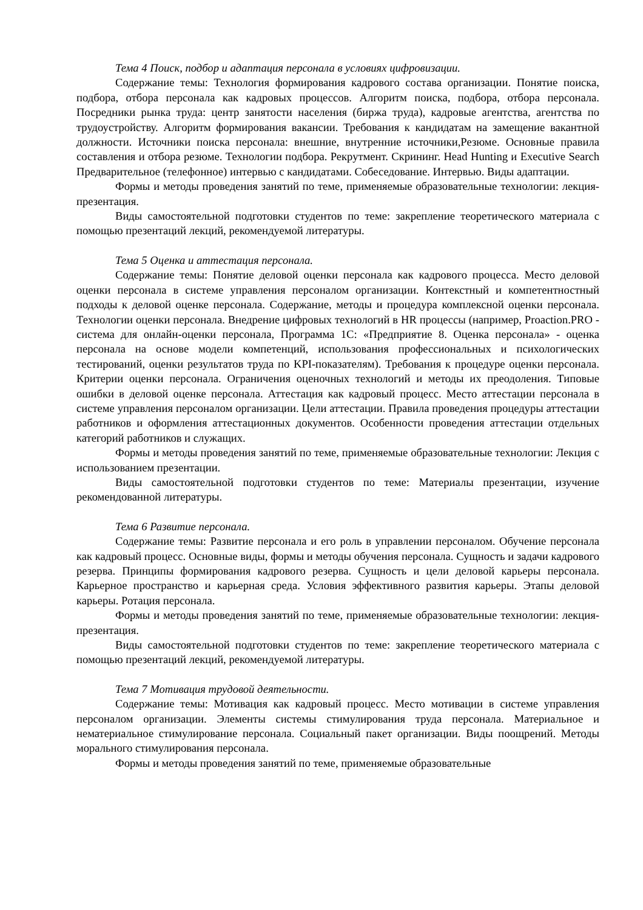Тема 4 Поиск, подбор и адаптация персонала в условиях цифровизации.
Содержание темы: Технология формирования кадрового состава организации. Понятие поиска, подбора, отбора персонала как кадровых процессов. Алгоритм поиска, подбора, отбора персонала. Посредники рынка труда: центр занятости населения (биржа труда), кадровые агентства, агентства по трудоустройству. Алгоритм формирования вакансии. Требования к кандидатам на замещение вакантной должности. Источники поиска персонала: внешние, внутренние источники,Резюме. Основные правила составления и отбора резюме. Технологии подбора. Рекрутмент. Скрининг. Head Hunting и Executive Search Предварительное (телефонное) интервью с кандидатами. Собеседование. Интервью. Виды адаптации.
Формы и методы проведения занятий по теме, применяемые образовательные технологии: лекция-презентация.
Виды самостоятельной подготовки студентов по теме: закрепление теоретического материала с помощью презентаций лекций, рекомендуемой литературы.
Тема 5 Оценка и аттестация персонала.
Содержание темы: Понятие деловой оценки персонала как кадрового процесса. Место деловой оценки персонала в системе управления персоналом организации. Контекстный и компетентностный подходы к деловой оценке персонала. Содержание, методы и процедура комплексной оценки персонала. Технологии оценки персонала. Внедрение цифровых технологий в HR процессы (например, Proaction.PRO - система для онлайн-оценки персонала, Программа 1С: «Предприятие 8. Оценка персонала» - оценка персонала на основе модели компетенций, использования профессиональных и психологических тестирований, оценки результатов труда по KPI-показателям). Требования к процедуре оценки персонала. Критерии оценки персонала. Ограничения оценочных технологий и методы их преодоления. Типовые ошибки в деловой оценке персонала. Аттестация как кадровый процесс. Место аттестации персонала в системе управления персоналом организации. Цели аттестации. Правила проведения процедуры аттестации работников и оформления аттестационных документов. Особенности проведения аттестации отдельных категорий работников и служащих.
Формы и методы проведения занятий по теме, применяемые образовательные технологии: Лекция с использованием презентации.
Виды самостоятельной подготовки студентов по теме: Материалы презентации, изучение рекомендованной литературы.
Тема 6 Развитие персонала.
Содержание темы: Развитие персонала и его роль в управлении персоналом. Обучение персонала как кадровый процесс. Основные виды, формы и методы обучения персонала. Сущность и задачи кадрового резерва. Принципы формирования кадрового резерва. Сущность и цели деловой карьеры персонала. Карьерное пространство и карьерная среда. Условия эффективного развития карьеры. Этапы деловой карьеры. Ротация персонала.
Формы и методы проведения занятий по теме, применяемые образовательные технологии: лекция-презентация.
Виды самостоятельной подготовки студентов по теме: закрепление теоретического материала с помощью презентаций лекций, рекомендуемой литературы.
Тема 7 Мотивация трудовой деятельности.
Содержание темы: Мотивация как кадровый процесс. Место мотивации в системе управления персоналом организации. Элементы системы стимулирования труда персонала. Материальное и нематериальное стимулирование персонала. Социальный пакет организации. Виды поощрений. Методы морального стимулирования персонала.
Формы и методы проведения занятий по теме, применяемые образовательные